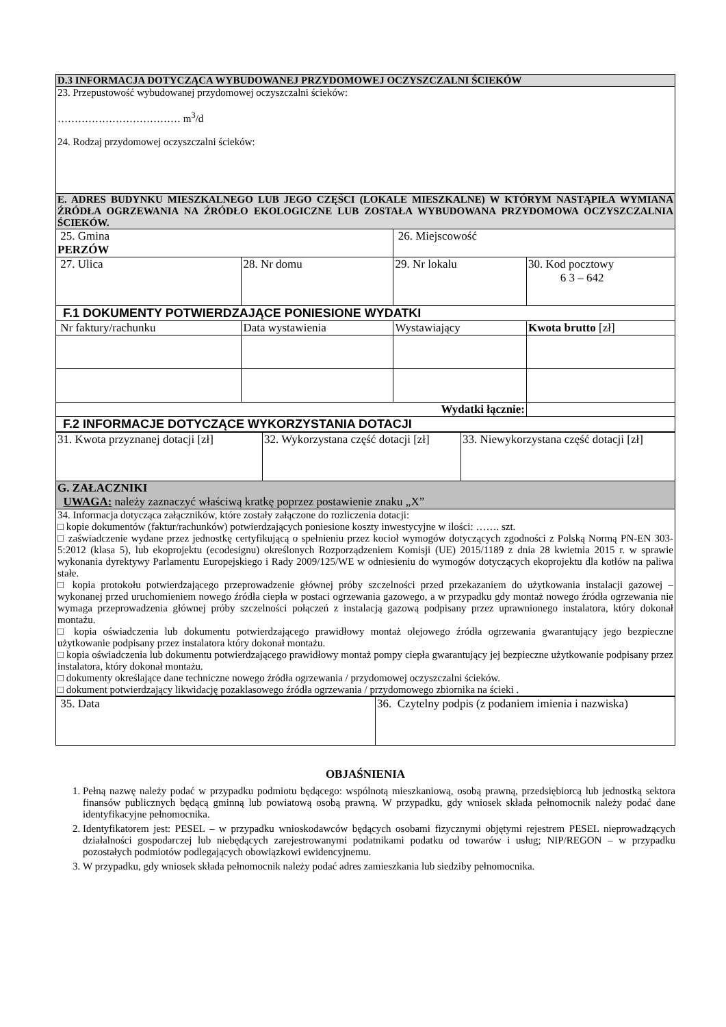| D.3 INFORMACJA DOTYCZĄCA WYBUDOWANEJ PRZYDOMOWEJ OCZYSZCZALNI ŚCIEKÓW | | | |
| 23. Przepustowość wybudowanej przydomowej oczyszczalni ścieków: ……………………………… m<sup>3</sup>/d 24. Rodzaj przydomowej oczyszczalni ścieków: | | | |
| E. ADRES BUDYNKU MIESZKALNEGO LUB JEGO CZĘŚCI (LOKALE MIESZKALNE) W KTÓRYM NASTĄPIŁA WYMIANA ŹRÓDŁA OGRZEWANIA NA ŹRÓDŁO EKOLOGICZNE LUB ZOSTAŁA WYBUDOWANA PRZYDOMOWA OCZYSZCZALNIA ŚCIEKÓW. | | | |
| 25. Gmina PERZÓW | | 26. Miejscowość | |
| 27. Ulica | 28. Nr domu | 29. Nr lokalu | 30. Kod pocztowy 6 3 – 642 |
| F.1 DOKUMENTY POTWIERDZAJĄCE PONIESIONE WYDATKI | | | |
| Nr faktury/rachunku | Data wystawienia | Wystawiający | Kwota brutto [zł] |
| Wydatki łącznie: | | | |
| F.2 INFORMACJE DOTYCZĄCE WYKORZYSTANIA DOTACJI | | | |
| 31. Kwota przyznanej dotacji [zł] | 32. Wykorzystana część dotacji [zł] | 33. Niewykorzystana część dotacji [zł] |
| G. ZAŁACZNIKI UWAGA: należy zaznaczyć właściwą kratkę poprzez postawienie znaku „X” | | |
| 34. Informacja dotycząca załączników, które zostały załączone do rozliczenia dotacji: □ kopie dokumentów (faktur/rachunków) potwierdzających poniesione koszty inwestycyjne w ilości: ……. szt. □ zaświadczenie wydane przez jednostkę certyfikującą o spełnieniu przez kocioł wymogów dotyczących zgodności z Polską Normą PN-EN 303-5:2012 (klasa 5), lub ekoprojektu (ecodesignu) określonych Rozporządzeniem Komisji (UE) 2015/1189 z dnia 28 kwietnia 2015 r. w sprawie wykonania dyrektywy Parlamentu Europejskiego i Rady 2009/125/WE w odniesieniu do wymogów dotyczących ekoprojektu dla kotłów na paliwa stałe. □ kopia protokołu potwierdzającego przeprowadzenie głównej próby szczelności przed przekazaniem do użytkowania instalacji gazowej – wykonanej przed uruchomieniem nowego źródła ciepła w postaci ogrzewania gazowego, a w przypadku gdy montaż nowego źródła ogrzewania nie wymaga przeprowadzenia głównej próby szczelności połączeń z instalacją gazową podpisany przez uprawnionego instalatora, który dokonał montażu. □ kopia oświadczenia lub dokumentu potwierdzającego prawidłowy montaż olejowego źródła ogrzewania gwarantujący jego bezpieczne użytkowanie podpisany przez instalatora który dokonał montażu. □ kopia oświadczenia lub dokumentu potwierdzającego prawidłowy montaż pompy ciepła gwarantujący jej bezpieczne użytkowanie podpisany przez instalatora, który dokonał montażu. □ dokumenty określające dane techniczne nowego źródła ogrzewania / przydomowej oczyszczalni ścieków. □ dokument potwierdzający likwidację pozaklasowego źródła ogrzewania / przydomowego zbiornika na ścieki . | | |
| 35. Data | 36. Czytelny podpis (z podaniem imienia i nazwiska) |
OBJAŚNIENIA
1. Pełną nazwę należy podać w przypadku podmiotu będącego: wspólnotą mieszkaniową, osobą prawną, przedsiębiorcą lub jednostką sektora finansów publicznych będącą gminną lub powiatową osobą prawną. W przypadku, gdy wniosek składa pełnomocnik należy podać dane identyfikacyjne pełnomocnika.
2. Identyfikatorem jest: PESEL – w przypadku wnioskodawców będących osobami fizycznymi objętymi rejestrem PESEL nieprowadzących działalności gospodarczej lub niebędących zarejestrowanymi podatnikami podatku od towarów i usług; NIP/REGON – w przypadku pozostałych podmiotów podlegających obowiązkowi ewidencyjnemu.
3. W przypadku, gdy wniosek składa pełnomocnik należy podać adres zamieszkania lub siedziby pełnomocnika.